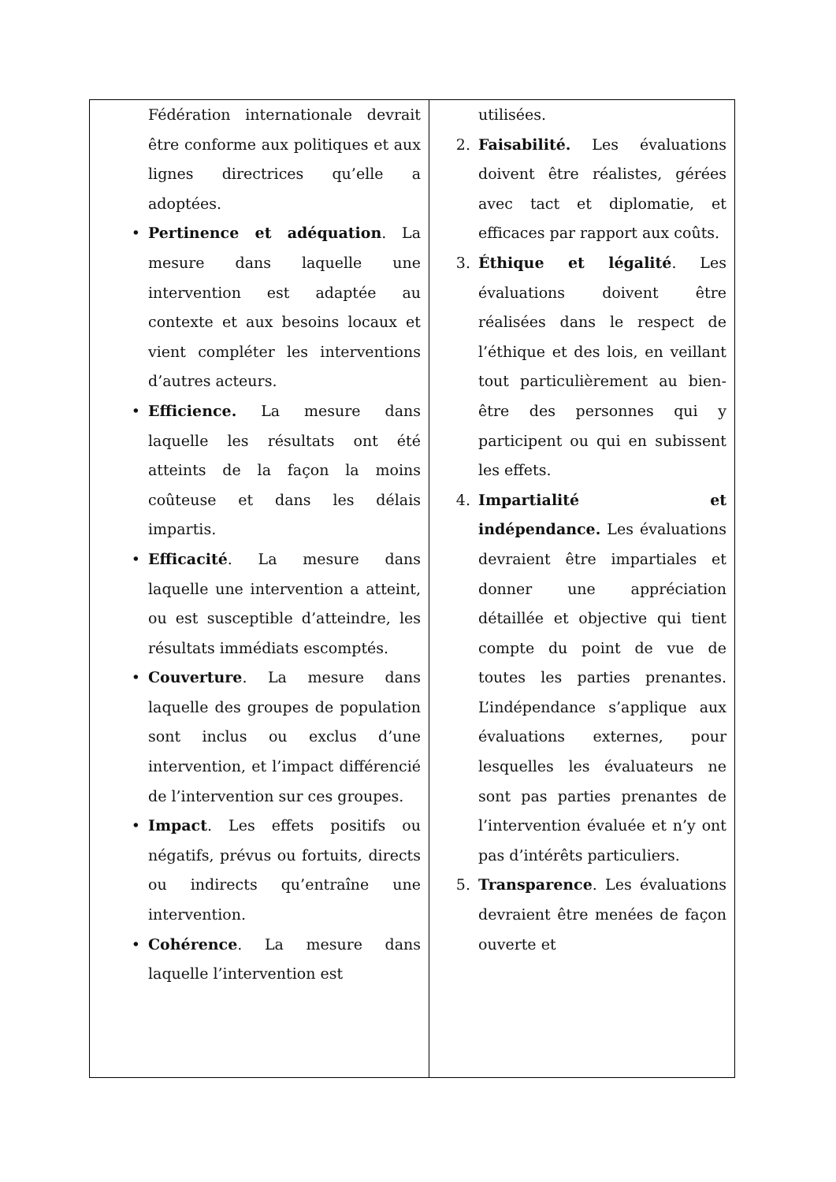| Fédération internationale devrait être conforme aux politiques et aux lignes directrices qu’elle a adoptées. • Pertinence et adéquation . La mesure dans laquelle une intervention est adaptée au contexte et aux besoins locaux et vient compléter les interventions d’autres acteurs. • Efficience. La mesure dans laquelle les résultats ont été atteints de la façon la moins coûteuse et dans les délais impartis. • Efficacité . La mesure dans laquelle une intervention a atteint, ou est susceptible d’atteindre, les résultats immédiats escomptés. • Couverture . La mesure dans laquelle des groupes de population sont inclus ou exclus d’une intervention, et l’impact différencié de l’intervention sur ces groupes. • Impact . Les effets positifs ou négatifs, prévus ou fortuits, directs ou indirects qu’entraîne une intervention. • Cohérence . La mesure dans laquelle l’intervention est | utilisées. 2. Faisabilité. Les évaluations doivent être réalistes, gérées avec tact et diplomatie, et efficaces par rapport aux coûts. 3. Éthique et légalité . Les évaluations doivent être réalisées dans le respect de l’éthique et des lois, en veillant tout particulièrement au bien-être des personnes qui y participent ou qui en subissent les effets. 4. Impartialité et indépendance. Les évaluations devraient être impartiales et donner une appréciation détaillée et objective qui tient compte du point de vue de toutes les parties prenantes. L’indépendance s’applique aux évaluations externes, pour lesquelles les évaluateurs ne sont pas parties prenantes de l’intervention évaluée et n’y ont pas d’intérêts particuliers. 5. Transparence . Les évaluations devraient être menées de façon ouverte et |